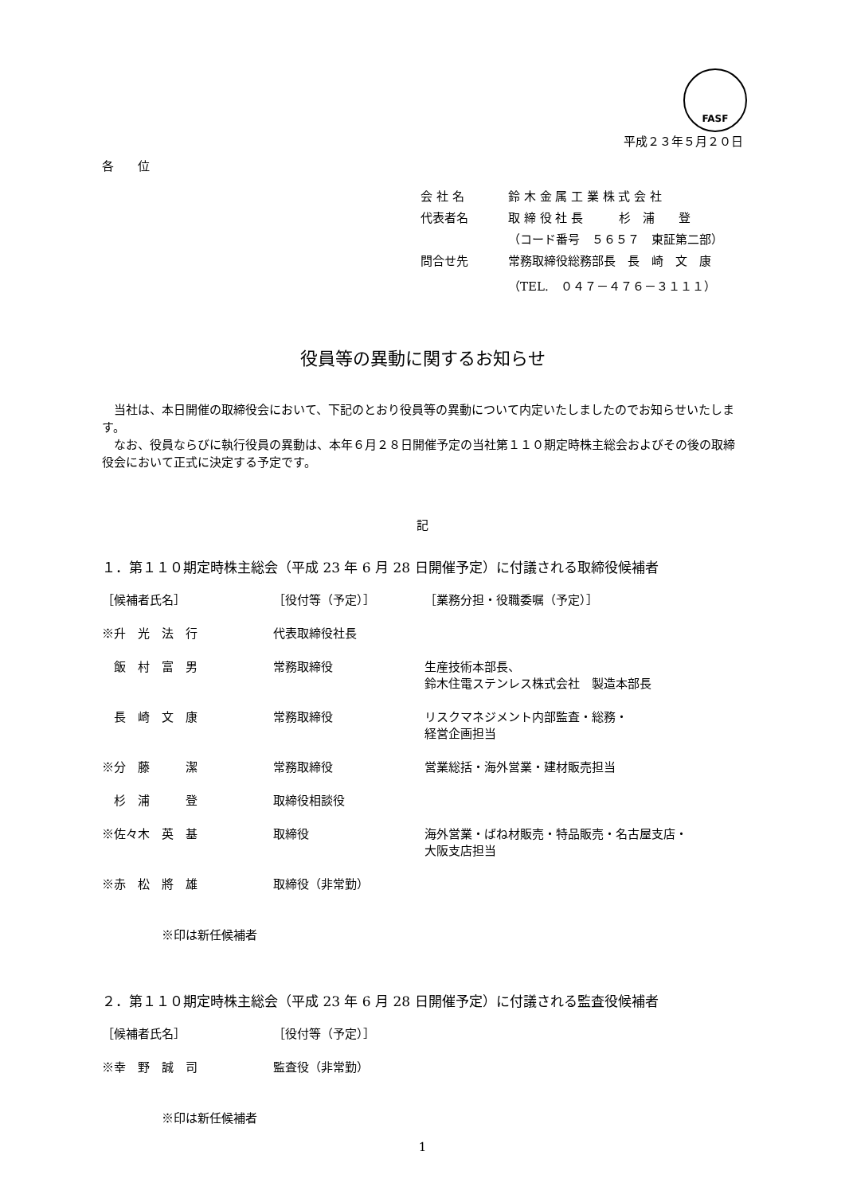FASF
平成２３年５月２０日
各　　位
| 会 社 名 | 鈴 木 金 属 工 業 株 式 会 社 |
| 代表者名 | 取 締 役 社 長 杉 浦 登 |
| | （コード番号 ５６５７ 東証第二部） |
| 問合せ先 | 常務取締役総務部長 長 崎 文 康 |
| | （TEL. ０４７－４７６－３１１１） |
役員等の異動に関するお知らせ
当社は、本日開催の取締役会において、下記のとおり役員等の異動について内定いたしましたのでお知らせいたします。
なお、役員ならびに執行役員の異動は、本年６月２８日開催予定の当社第１１０期定時株主総会およびその後の取締役会において正式に決定する予定です。
記
１．第１１０期定時株主総会（平成 23 年 6 月 28 日開催予定）に付議される取締役候補者
| ［候補者氏名］ | ［役付等（予定）］ | ［業務分担・役職委嘱（予定）］ |
| --- | --- | --- |
| ※升 光 法 行 | 代表取締役社長 | |
| 飯 村 富 男 | 常務取締役 | 生産技術本部長、 鈴木住電ステンレス株式会社 製造本部長 |
| 長 崎 文 康 | 常務取締役 | リスクマネジメント内部監査・総務・ 経営企画担当 |
| ※分 藤 潔 | 常務取締役 | 営業総括・海外営業・建材販売担当 |
| 杉 浦 登 | 取締役相談役 | |
| ※佐々木 英 基 | 取締役 | 海外営業・ばね材販売・特品販売・名古屋支店・ 大阪支店担当 |
| ※赤 松 將 雄 | 取締役（非常勤） | |
※印は新任候補者
２．第１１０期定時株主総会（平成 23 年 6 月 28 日開催予定）に付議される監査役候補者
| ［候補者氏名］ | ［役付等（予定）］ |
| --- | --- |
| ※幸 野 誠 司 | 監査役（非常勤） |
※印は新任候補者
1